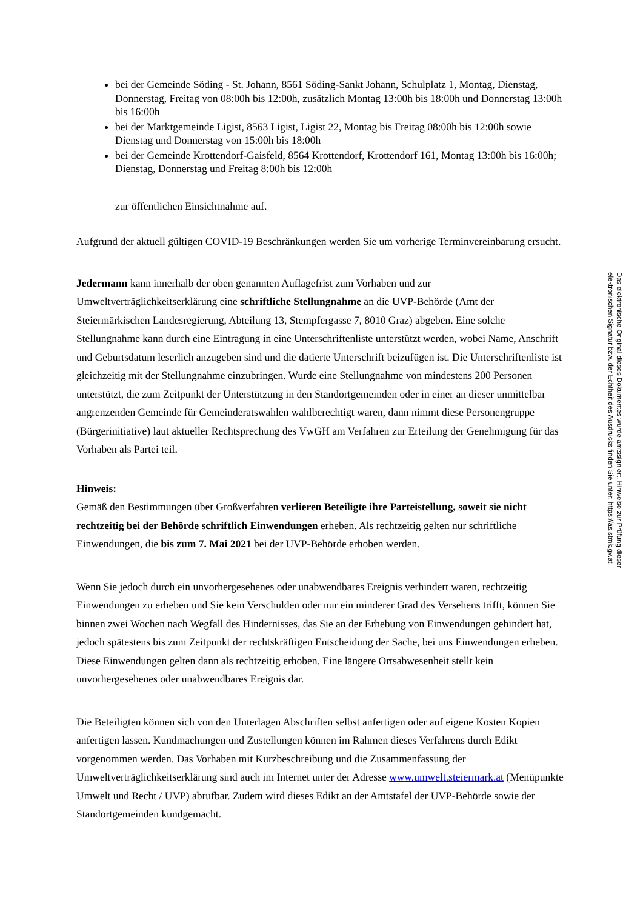bei der Gemeinde Söding - St. Johann, 8561 Söding-Sankt Johann, Schulplatz 1, Montag, Dienstag, Donnerstag, Freitag von 08:00h bis 12:00h, zusätzlich Montag 13:00h bis 18:00h und Donnerstag 13:00h bis 16:00h
bei der Marktgemeinde Ligist, 8563 Ligist, Ligist 22, Montag bis Freitag 08:00h bis 12:00h sowie Dienstag und Donnerstag von 15:00h bis 18:00h
bei der Gemeinde Krottendorf-Gaisfeld, 8564 Krottendorf, Krottendorf 161, Montag 13:00h bis 16:00h; Dienstag, Donnerstag und Freitag 8:00h bis 12:00h
zur öffentlichen Einsichtnahme auf.
Aufgrund der aktuell gültigen COVID-19 Beschränkungen werden Sie um vorherige Terminvereinbarung ersucht.
Jedermann kann innerhalb der oben genannten Auflagefrist zum Vorhaben und zur Umweltverträglichkeitserklärung eine schriftliche Stellungnahme an die UVP-Behörde (Amt der Steiermärkischen Landesregierung, Abteilung 13, Stempfergasse 7, 8010 Graz) abgeben. Eine solche Stellungnahme kann durch eine Eintragung in eine Unterschriftenliste unterstützt werden, wobei Name, Anschrift und Geburtsdatum leserlich anzugeben sind und die datierte Unterschrift beizufügen ist. Die Unterschriftenliste ist gleichzeitig mit der Stellungnahme einzubringen. Wurde eine Stellungnahme von mindestens 200 Personen unterstützt, die zum Zeitpunkt der Unterstützung in den Standortgemeinden oder in einer an dieser unmittelbar angrenzenden Gemeinde für Gemeinderatswahlen wahlberechtigt waren, dann nimmt diese Personengruppe (Bürgerinitiative) laut aktueller Rechtsprechung des VwGH am Verfahren zur Erteilung der Genehmigung für das Vorhaben als Partei teil.
Hinweis:
Gemäß den Bestimmungen über Großverfahren verlieren Beteiligte ihre Parteistellung, soweit sie nicht rechtzeitig bei der Behörde schriftlich Einwendungen erheben. Als rechtzeitig gelten nur schriftliche Einwendungen, die bis zum 7. Mai 2021 bei der UVP-Behörde erhoben werden.
Wenn Sie jedoch durch ein unvorhergesehenes oder unabwendbares Ereignis verhindert waren, rechtzeitig Einwendungen zu erheben und Sie kein Verschulden oder nur ein minderer Grad des Versehens trifft, können Sie binnen zwei Wochen nach Wegfall des Hindernisses, das Sie an der Erhebung von Einwendungen gehindert hat, jedoch spätestens bis zum Zeitpunkt der rechtskräftigen Entscheidung der Sache, bei uns Einwendungen erheben. Diese Einwendungen gelten dann als rechtzeitig erhoben. Eine längere Ortsabwesenheit stellt kein unvorhergesehenes oder unabwendbares Ereignis dar.
Die Beteiligten können sich von den Unterlagen Abschriften selbst anfertigen oder auf eigene Kosten Kopien anfertigen lassen. Kundmachungen und Zustellungen können im Rahmen dieses Verfahrens durch Edikt vorgenommen werden. Das Vorhaben mit Kurzbeschreibung und die Zusammenfassung der Umweltverträglichkeitserklärung sind auch im Internet unter der Adresse www.umwelt.steiermark.at (Menüpunkte Umwelt und Recht / UVP) abrufbar. Zudem wird dieses Edikt an der Amtstafel der UVP-Behörde sowie der Standortgemeinden kundgemacht.
Das elektronische Original dieses Dokumentes wurde amtssigniert. Hinweise zur Prüfung dieser
elektronischen Signatur bzw. der Echtheit des Ausdrucks finden Sie unter: https://as.stmk.gv.at